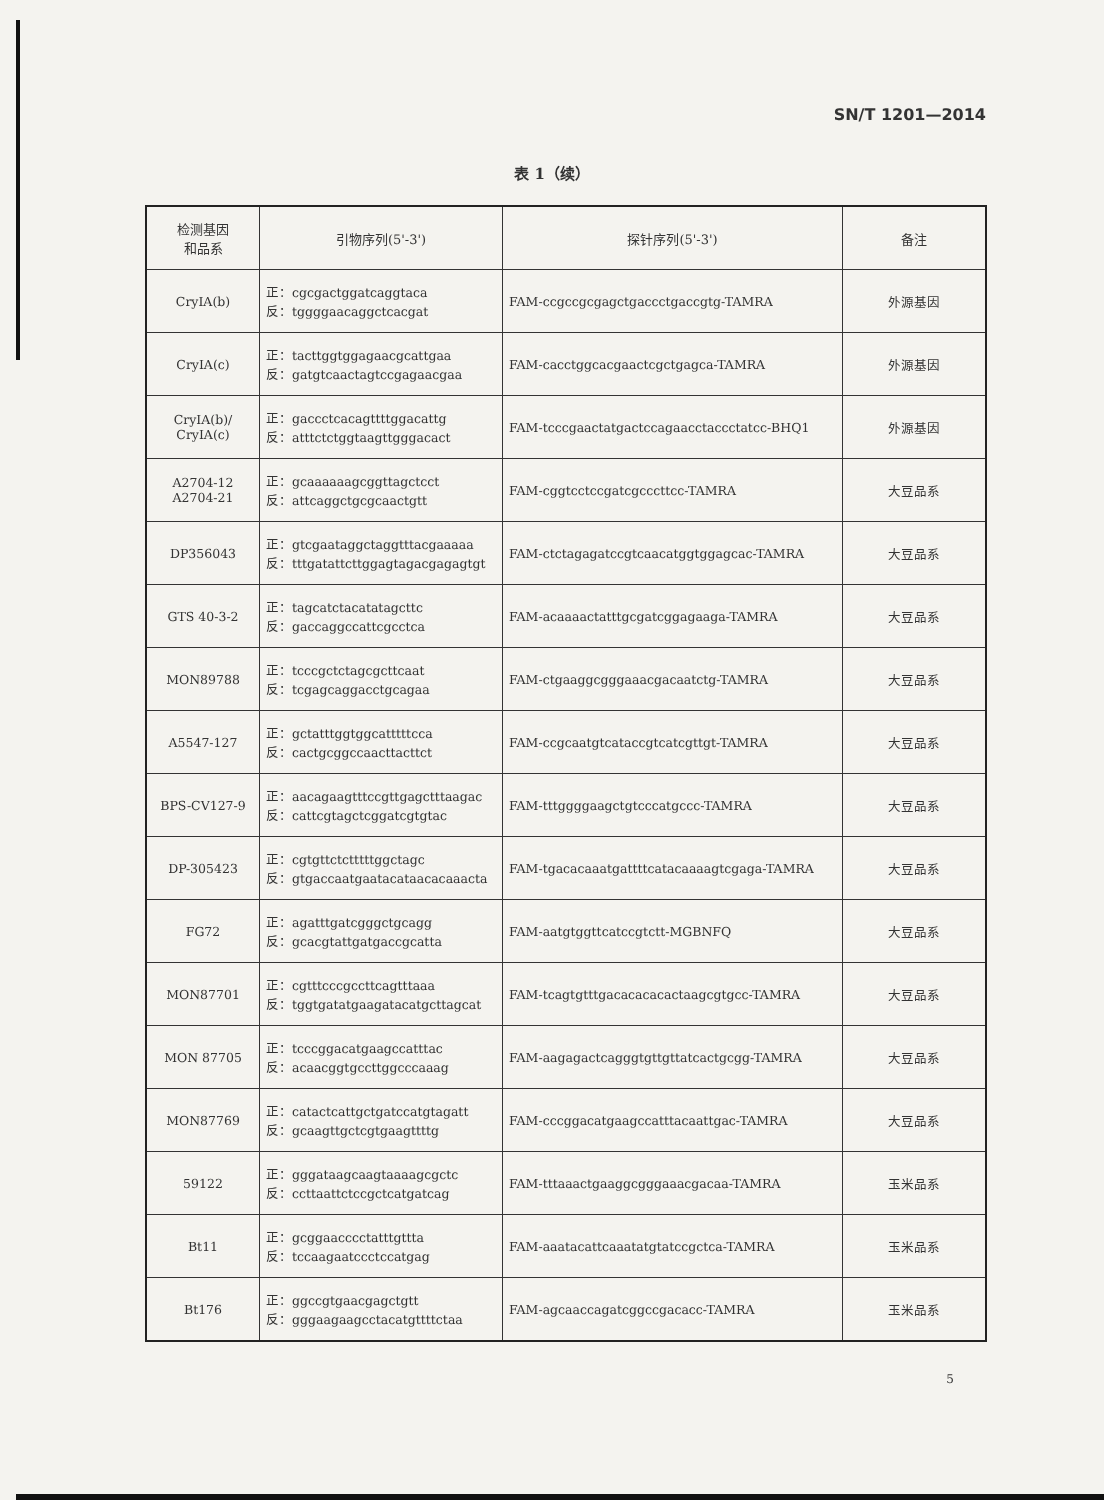SN/T 1201—2014
表 1（续）
| 检测基因 和品系 | 引物序列(5'-3') | 探针序列(5'-3') | 备注 |
| --- | --- | --- | --- |
| CryIA(b) | 正：cgcgactggatcaggtaca 反：tggggaacaggctcacgat | FAM-ccgccgcgagctgaccctgaccgtg-TAMRA | 外源基因 |
| CryIA(c) | 正：tacttggtggagaacgcattgaa 反：gatgtcaactagtccgagaacgaa | FAM-cacctggcacgaactcgctgagca-TAMRA | 外源基因 |
| CryIA(b)/ CryIA(c) | 正：gaccctcacagttttggacattg 反：atttctctggtaagttgggacact | FAM-tcccgaactatgactccagaacctaccctatcc-BHQ1 | 外源基因 |
| A2704-12 A2704-21 | 正：gcaaaaaagcggttagctcct 反：attcaggctgcgcaactgtt | FAM-cggtcctccgatcgcccttcc-TAMRA | 大豆品系 |
| DP356043 | 正：gtcgaataggctaggtttacgaaaaa 反：tttgatattcttggagtagacgagagtgt | FAM-ctctagagatccgtcaacatggtggagcac-TAMRA | 大豆品系 |
| GTS 40-3-2 | 正：tagcatctacatatagcttc 反：gaccaggccattcgcctca | FAM-acaaaactatttgcgatcggagaaga-TAMRA | 大豆品系 |
| MON89788 | 正：tcccgctctagcgcttcaat 反：tcgagcaggacctgcagaa | FAM-ctgaaggcgggaaacgacaatctg-TAMRA | 大豆品系 |
| A5547-127 | 正：gctatttggtggcatttttcca 反：cactgcggccaacttacttct | FAM-ccgcaatgtcataccgtcatcgttgt-TAMRA | 大豆品系 |
| BPS-CV127-9 | 正：aacagaagtttccgttgagctttaagac 反：cattcgtagctcggatcgtgtac | FAM-tttggggaagctgtcccatgccc-TAMRA | 大豆品系 |
| DP-305423 | 正：cgtgttctctttttggctagc 反：gtgaccaatgaatacataacacaaacta | FAM-tgacacaaatgattttcatacaaaagtcgaga-TAMRA | 大豆品系 |
| FG72 | 正：agatttgatcgggctgcagg 反：gcacgtattgatgaccgcatta | FAM-aatgtggttcatccgtctt-MGBNFQ | 大豆品系 |
| MON87701 | 正：cgtttcccgccttcagtttaaa 反：tggtgatatgaagatacatgcttagcat | FAM-tcagtgtttgacacacacactaagcgtgcc-TAMRA | 大豆品系 |
| MON 87705 | 正：tcccggacatgaagccatttac 反：acaacggtgccttggcccaaag | FAM-aagagactcagggtgttgttatcactgcgg-TAMRA | 大豆品系 |
| MON87769 | 正：catactcattgctgatccatgtagatt 反：gcaagttgctcgtgaagttttg | FAM-cccggacatgaagccatttacaattgac-TAMRA | 大豆品系 |
| 59122 | 正：gggataagcaagtaaaagcgctc 反：ccttaattctccgctcatgatcag | FAM-tttaaactgaaggcgggaaacgacaa-TAMRA | 玉米品系 |
| Bt11 | 正：gcggaacccctatttgttta 反：tccaagaatccctccatgag | FAM-aaatacattcaaatatgtatccgctca-TAMRA | 玉米品系 |
| Bt176 | 正：ggccgtgaacgagctgtt 反：gggaagaagcctacatgttttctaa | FAM-agcaaccagatcggccgacacc-TAMRA | 玉米品系 |
5